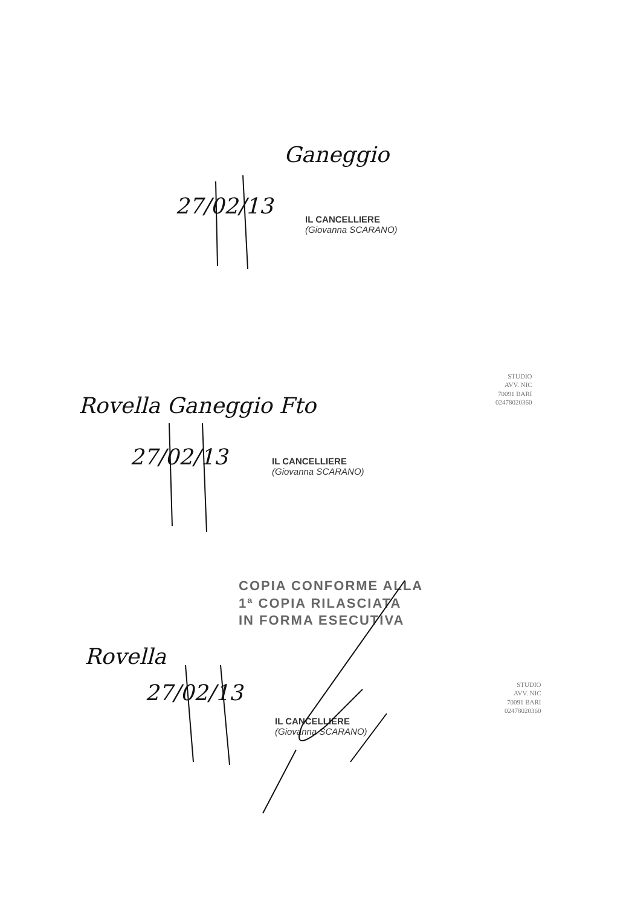Ganeggio
27/02/13
IL CANCELLIERE
(Giovanna SCARANO)
Rovella Ganeggio Fto
27/02/13
IL CANCELLIERE
(Giovanna SCARANO)
STUDIO
AVV. NIC
70091 BARI
02478020360
COPIA CONFORME ALLA
1ª COPIA RILASCIATA
IN FORMA ESECUTIVA
Rovella
27/02/13
IL CANCELLIERE
(Giovanna SCARANO)
STUDIO
AVV. NIC
70091 BARI
02478020360